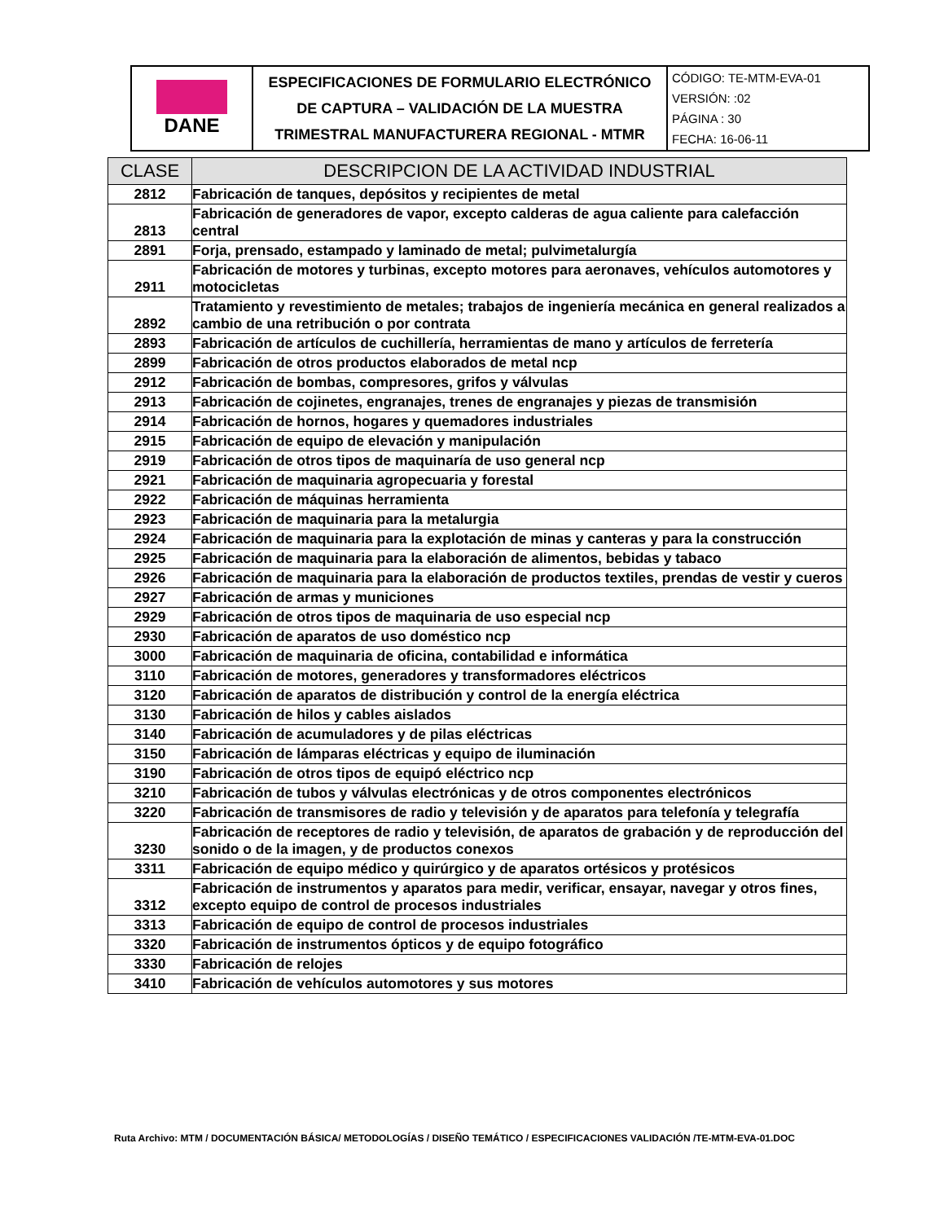| DANE | ESPECIFICACIONES DE FORMULARIO ELECTRÓNICO DE CAPTURA – VALIDACIÓN DE LA MUESTRA TRIMESTRAL MANUFACTURERA REGIONAL - MTMR | CÓDIGO: TE-MTM-EVA-01 VERSIÓN: :02 PÁGINA : 30 FECHA: 16-06-11 |
| CLASE | DESCRIPCION DE LA ACTIVIDAD INDUSTRIAL |
| --- | --- |
| 2812 | Fabricación de tanques, depósitos y recipientes de metal |
| 2813 | Fabricación de generadores de vapor, excepto calderas de agua caliente para calefacción central |
| 2891 | Forja, prensado, estampado y laminado de metal; pulvimetalurgía |
| 2911 | Fabricación de motores y turbinas, excepto motores para aeronaves, vehículos automotores y motocicletas |
| 2892 | Tratamiento y revestimiento de metales; trabajos de ingeniería mecánica en general realizados a cambio de una retribución o por contrata |
| 2893 | Fabricación de artículos de cuchillería, herramientas de mano y artículos de ferretería |
| 2899 | Fabricación de otros productos elaborados de metal ncp |
| 2912 | Fabricación de bombas, compresores, grifos y válvulas |
| 2913 | Fabricación de cojinetes, engranajes, trenes de engranajes y piezas de transmisión |
| 2914 | Fabricación de hornos, hogares y quemadores industriales |
| 2915 | Fabricación de equipo de elevación y manipulación |
| 2919 | Fabricación de otros tipos de maquinaría de uso general ncp |
| 2921 | Fabricación de maquinaria agropecuaria y forestal |
| 2922 | Fabricación de máquinas herramienta |
| 2923 | Fabricación de maquinaria para la metalurgia |
| 2924 | Fabricación de maquinaria para la explotación de minas y canteras y para la construcción |
| 2925 | Fabricación de maquinaria para la elaboración de alimentos, bebidas y tabaco |
| 2926 | Fabricación de maquinaria para la elaboración de productos textiles, prendas de vestir y cueros |
| 2927 | Fabricación de armas y municiones |
| 2929 | Fabricación de otros tipos de maquinaria de uso especial ncp |
| 2930 | Fabricación de aparatos de uso doméstico ncp |
| 3000 | Fabricación de maquinaria de oficina, contabilidad e informática |
| 3110 | Fabricación de motores, generadores y transformadores eléctricos |
| 3120 | Fabricación de aparatos de distribución y control de la energía eléctrica |
| 3130 | Fabricación de hilos y cables aislados |
| 3140 | Fabricación de acumuladores y de pilas eléctricas |
| 3150 | Fabricación de lámparas eléctricas y equipo de iluminación |
| 3190 | Fabricación de otros tipos de equipó eléctrico ncp |
| 3210 | Fabricación de tubos y válvulas electrónicas y de otros componentes electrónicos |
| 3220 | Fabricación de transmisores de radio y televisión y de aparatos para telefonía y telegrafía |
| 3230 | Fabricación de receptores de radio y televisión, de aparatos de grabación y de reproducción del sonido o de la imagen, y de productos conexos |
| 3311 | Fabricación de equipo médico y quirúrgico y de aparatos ortésicos y protésicos |
| 3312 | Fabricación de instrumentos y aparatos para medir, verificar, ensayar, navegar y otros fines, excepto equipo de control de procesos industriales |
| 3313 | Fabricación de equipo de control de procesos industriales |
| 3320 | Fabricación de instrumentos ópticos y de equipo fotográfico |
| 3330 | Fabricación de relojes |
| 3410 | Fabricación de vehículos automotores y sus motores |
Ruta Archivo: MTM / DOCUMENTACIÓN BÁSICA/ METODOLOGÍAS / DISEÑO TEMÁTICO / ESPECIFICACIONES VALIDACIÓN /TE-MTM-EVA-01.DOC